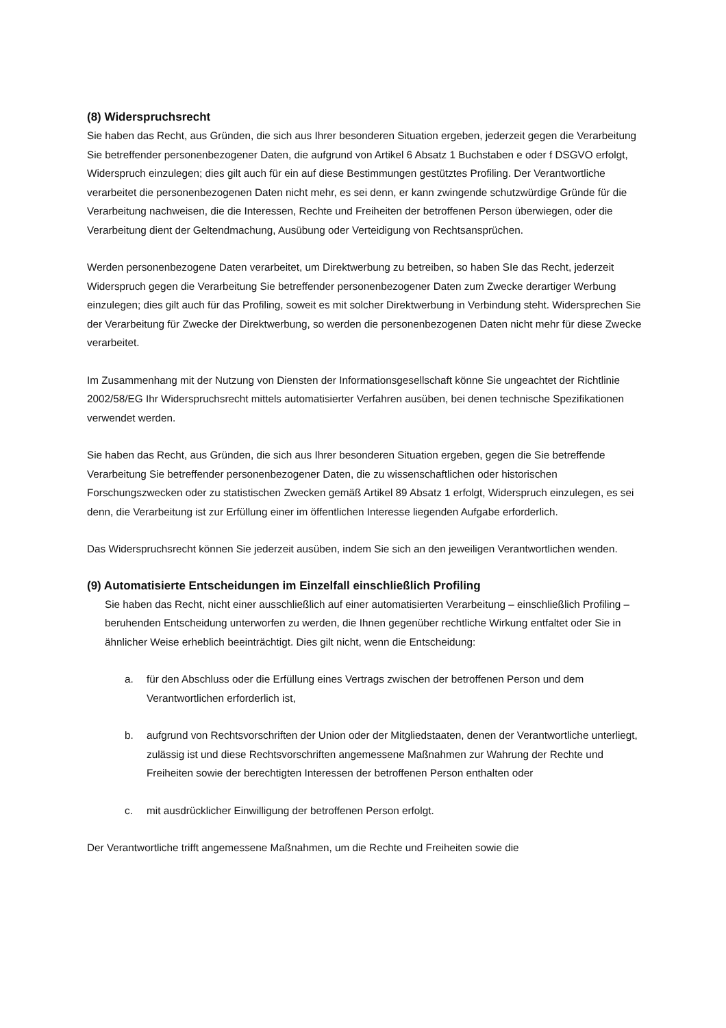(8) Widerspruchsrecht
Sie haben das Recht, aus Gründen, die sich aus Ihrer besonderen Situation ergeben, jederzeit gegen die Verarbeitung Sie betreffender personenbezogener Daten, die aufgrund von Artikel 6 Absatz 1 Buchstaben e oder f DSGVO erfolgt, Widerspruch einzulegen; dies gilt auch für ein auf diese Bestimmungen gestütztes Profiling. Der Verantwortliche verarbeitet die personenbezogenen Daten nicht mehr, es sei denn, er kann zwingende schutzwürdige Gründe für die Verarbeitung nachweisen, die die Interessen, Rechte und Freiheiten der betroffenen Person überwiegen, oder die Verarbeitung dient der Geltendmachung, Ausübung oder Verteidigung von Rechtsansprüchen.
Werden personenbezogene Daten verarbeitet, um Direktwerbung zu betreiben, so haben SIe das Recht, jederzeit Widerspruch gegen die Verarbeitung Sie betreffender personenbezogener Daten zum Zwecke derartiger Werbung einzulegen; dies gilt auch für das Profiling, soweit es mit solcher Direktwerbung in Verbindung steht. Widersprechen Sie der Verarbeitung für Zwecke der Direktwerbung, so werden die personenbezogenen Daten nicht mehr für diese Zwecke verarbeitet.
Im Zusammenhang mit der Nutzung von Diensten der Informationsgesellschaft könne Sie ungeachtet der Richtlinie 2002/58/EG Ihr Widerspruchsrecht mittels automatisierter Verfahren ausüben, bei denen technische Spezifikationen verwendet werden.
Sie haben das Recht, aus Gründen, die sich aus Ihrer besonderen Situation ergeben, gegen die Sie betreffende Verarbeitung Sie betreffender personenbezogener Daten, die zu wissenschaftlichen oder historischen Forschungszwecken oder zu statistischen Zwecken gemäß Artikel 89 Absatz 1 erfolgt, Widerspruch einzulegen, es sei denn, die Verarbeitung ist zur Erfüllung einer im öffentlichen Interesse liegenden Aufgabe erforderlich.
Das Widerspruchsrecht können Sie jederzeit ausüben, indem Sie sich an den jeweiligen Verantwortlichen wenden.
(9) Automatisierte Entscheidungen im Einzelfall einschließlich Profiling
Sie haben das Recht, nicht einer ausschließlich auf einer automatisierten Verarbeitung – einschließlich Profiling – beruhenden Entscheidung unterworfen zu werden, die Ihnen gegenüber rechtliche Wirkung entfaltet oder Sie in ähnlicher Weise erheblich beeinträchtigt. Dies gilt nicht, wenn die Entscheidung:
a. für den Abschluss oder die Erfüllung eines Vertrags zwischen der betroffenen Person und dem Verantwortlichen erforderlich ist,
b. aufgrund von Rechtsvorschriften der Union oder der Mitgliedstaaten, denen der Verantwortliche unterliegt, zulässig ist und diese Rechtsvorschriften angemessene Maßnahmen zur Wahrung der Rechte und Freiheiten sowie der berechtigten Interessen der betroffenen Person enthalten oder
c. mit ausdrücklicher Einwilligung der betroffenen Person erfolgt.
Der Verantwortliche trifft angemessene Maßnahmen, um die Rechte und Freiheiten sowie die